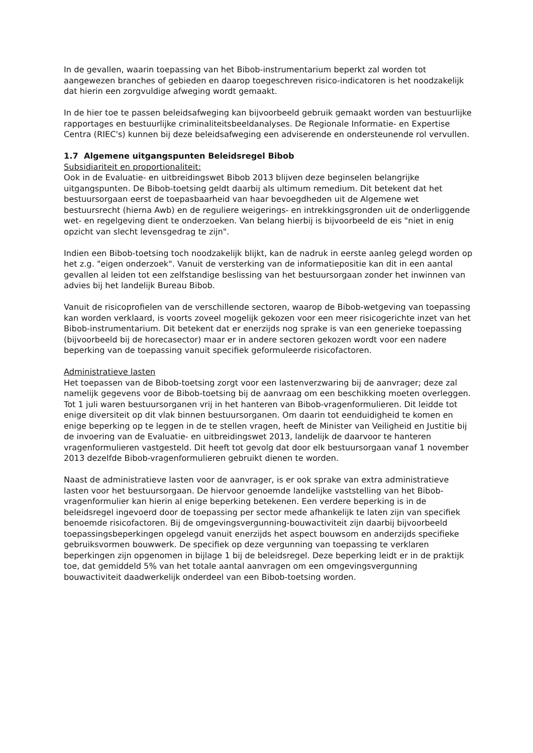In de gevallen, waarin toepassing van het Bibob-instrumentarium beperkt zal worden tot aangewezen branches of gebieden en daarop toegeschreven risico-indicatoren is het noodzakelijk dat hierin een zorgvuldige afweging wordt gemaakt.
In de hier toe te passen beleidsafweging kan bijvoorbeeld gebruik gemaakt worden van bestuurlijke rapportages en bestuurlijke criminaliteitsbeeldanalyses. De Regionale Informatie- en Expertise Centra (RIEC's) kunnen bij deze beleidsafweging een adviserende en ondersteunende rol vervullen.
1.7 Algemene uitgangspunten Beleidsregel Bibob
Subsidiariteit en proportionaliteit:
Ook in de Evaluatie- en uitbreidingswet Bibob 2013 blijven deze beginselen belangrijke uitgangspunten. De Bibob-toetsing geldt daarbij als ultimum remedium. Dit betekent dat het bestuursorgaan eerst de toepasbaarheid van haar bevoegdheden uit de Algemene wet bestuursrecht (hierna Awb) en de reguliere weigerings- en intrekkingsgronden uit de onderliggende wet- en regelgeving dient te onderzoeken. Van belang hierbij is bijvoorbeeld de eis "niet in enig opzicht van slecht levensgedrag te zijn".
Indien een Bibob-toetsing toch noodzakelijk blijkt, kan de nadruk in eerste aanleg gelegd worden op het z.g. "eigen onderzoek". Vanuit de versterking van de informatiepositie kan dit in een aantal gevallen al leiden tot een zelfstandige beslissing van het bestuursorgaan zonder het inwinnen van advies bij het landelijk Bureau Bibob.
Vanuit de risicoprofielen van de verschillende sectoren, waarop de Bibob-wetgeving van toepassing kan worden verklaard, is voorts zoveel mogelijk gekozen voor een meer risicogerichte inzet van het Bibob-instrumentarium. Dit betekent dat er enerzijds nog sprake is van een generieke toepassing (bijvoorbeeld bij de horecasector) maar er in andere sectoren gekozen wordt voor een nadere beperking van de toepassing vanuit specifiek geformuleerde risicofactoren.
Administratieve lasten
Het toepassen van de Bibob-toetsing zorgt voor een lastenverzwaring bij de aanvrager; deze zal namelijk gegevens voor de Bibob-toetsing bij de aanvraag om een beschikking moeten overleggen.
Tot 1 juli waren bestuursorganen vrij in het hanteren van Bibob-vragenformulieren. Dit leidde tot enige diversiteit op dit vlak binnen bestuursorganen. Om daarin tot eenduidigheid te komen en enige beperking op te leggen in de te stellen vragen, heeft de Minister van Veiligheid en Justitie bij de invoering van de Evaluatie- en uitbreidingswet 2013, landelijk de daarvoor te hanteren vragenformulieren vastgesteld. Dit heeft tot gevolg dat door elk bestuursorgaan vanaf 1 november 2013 dezelfde Bibob-vragenformulieren gebruikt dienen te worden.
Naast de administratieve lasten voor de aanvrager, is er ook sprake van extra administratieve lasten voor het bestuursorgaan. De hiervoor genoemde landelijke vaststelling van het Bibob-vragenformulier kan hierin al enige beperking betekenen. Een verdere beperking is in de beleidsregel ingevoerd door de toepassing per sector mede afhankelijk te laten zijn van specifiek benoemde risicofactoren. Bij de omgevingsvergunning-bouwactiviteit zijn daarbij bijvoorbeeld toepassingsbeperkingen opgelegd vanuit enerzijds het aspect bouwsom en anderzijds specifieke gebruiksvormen bouwwerk. De specifiek op deze vergunning van toepassing te verklaren beperkingen zijn opgenomen in bijlage 1 bij de beleidsregel. Deze beperking leidt er in de praktijk toe, dat gemiddeld 5% van het totale aantal aanvragen om een omgevingsvergunning bouwactiviteit daadwerkelijk onderdeel van een Bibob-toetsing worden.